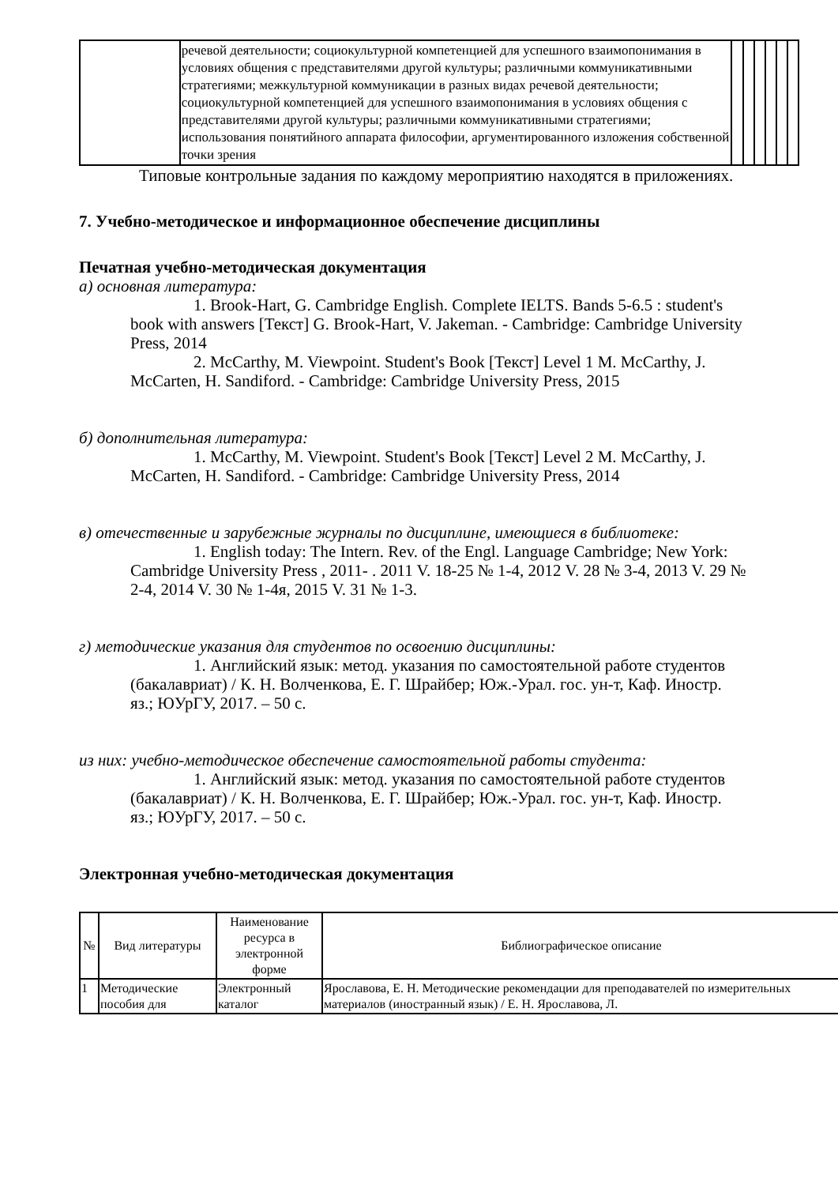| | речевой деятельности; социокультурной компетенцией для успешного взаимопонимания в условиях общения с представителями другой культуры; различными коммуникативными стратегиями; межкультурной коммуникации в разных видах речевой деятельности; социокультурной компетенцией для успешного взаимопонимания в условиях общения с представителями другой культуры; различными коммуникативными стратегиями; использования понятийного аппарата философии, аргументированного изложения собственной точки зрения | | | | | | |
Типовые контрольные задания по каждому мероприятию находятся в приложениях.
7. Учебно-методическое и информационное обеспечение дисциплины
Печатная учебно-методическая документация
а) основная литература:
1. Brook-Hart, G. Cambridge English. Complete IELTS. Bands 5-6.5 : student's book with answers [Текст] G. Brook-Hart, V. Jakeman. - Cambridge: Cambridge University Press, 2014
2. McCarthy, M. Viewpoint. Student's Book [Текст] Level 1 M. McCarthy, J. McCarten, H. Sandiford. - Cambridge: Cambridge University Press, 2015
б) дополнительная литература:
1. McCarthy, M. Viewpoint. Student's Book [Текст] Level 2 M. McCarthy, J. McCarten, H. Sandiford. - Cambridge: Cambridge University Press, 2014
в) отечественные и зарубежные журналы по дисциплине, имеющиеся в библиотеке:
1. English today: The Intern. Rev. of the Engl. Language Cambridge; New York: Cambridge University Press , 2011- . 2011 V. 18-25 № 1-4, 2012 V. 28 № 3-4, 2013 V. 29 № 2-4, 2014 V. 30 № 1-4я, 2015 V. 31 № 1-3.
г) методические указания для студентов по освоению дисциплины:
1. Английский язык: метод. указания по самостоятельной работе студентов (бакалавриат) / К. Н. Волченкова, Е. Г. Шрайбер; Юж.-Урал. гос. ун-т, Каф. Иностр. яз.; ЮУрГУ, 2017. – 50 с.
из них: учебно-методическое обеспечение самостоятельной работы студента:
1. Английский язык: метод. указания по самостоятельной работе студентов (бакалавриат) / К. Н. Волченкова, Е. Г. Шрайбер; Юж.-Урал. гос. ун-т, Каф. Иностр. яз.; ЮУрГУ, 2017. – 50 с.
Электронная учебно-методическая документация
| № | Вид литературы | Наименование ресурса в электронной форме | Библиографическое описание |
| --- | --- | --- | --- |
| 1 | Методические пособия для | Электронный каталог | Ярославова, Е. Н. Методические рекомендации для преподавателей по измерительных материалов (иностранный язык) / Е. Н. Ярославова, Л. |